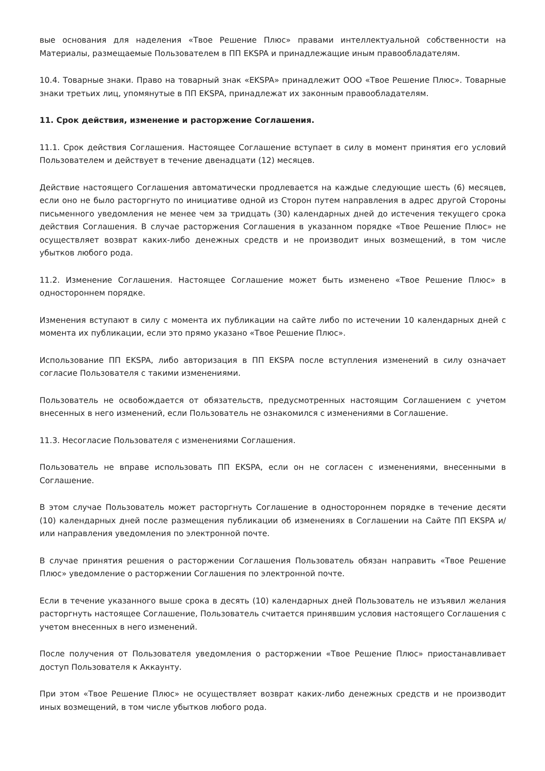вые основания для наделения «Твое Решение Плюс» правами интеллектуальной собственности на Материалы, размещаемые Пользователем в ПП EKSPA и принадлежащие иным правообладателям.
10.4. Товарные знаки. Право на товарный знак «EKSPA» принадлежит ООО «Твое Решение Плюс». Товарные знаки третьих лиц, упомянутые в ПП EKSPA, принадлежат их законным правообладателям.
11. Срок действия, изменение и расторжение Соглашения.
11.1. Срок действия Соглашения. Настоящее Соглашение вступает в силу в момент принятия его условий Пользователем и действует в течение двенадцати (12) месяцев.
Действие настоящего Соглашения автоматически продлевается на каждые следующие шесть (6) месяцев, если оно не было расторгнуто по инициативе одной из Сторон путем направления в адрес другой Стороны письменного уведомления не менее чем за тридцать (30) календарных дней до истечения текущего срока действия Соглашения. В случае расторжения Соглашения в указанном порядке «Твое Решение Плюс» не осуществляет возврат каких-либо денежных средств и не производит иных возмещений, в том числе убытков любого рода.
11.2. Изменение Соглашения. Настоящее Соглашение может быть изменено «Твое Решение Плюс» в одностороннем порядке.
Изменения вступают в силу с момента их публикации на сайте либо по истечении 10 календарных дней с момента их публикации, если это прямо указано «Твое Решение Плюс».
Использование ПП EKSPA, либо авторизация в ПП EKSPA после вступления изменений в силу означает согласие Пользователя с такими изменениями.
Пользователь не освобождается от обязательств, предусмотренных настоящим Соглашением с учетом внесенных в него изменений, если Пользователь не ознакомился с изменениями в Соглашение.
11.3. Несогласие Пользователя с изменениями Соглашения.
Пользователь не вправе использовать ПП EKSPA, если он не согласен с изменениями, внесенными в Соглашение.
В этом случае Пользователь может расторгнуть Соглашение в одностороннем порядке в течение десяти (10) календарных дней после размещения публикации об изменениях в Соглашении на Сайте ПП EKSPA и/или направления уведомления по электронной почте.
В случае принятия решения о расторжении Соглашения Пользователь обязан направить «Твое Решение Плюс» уведомление о расторжении Соглашения по электронной почте.
Если в течение указанного выше срока в десять (10) календарных дней Пользователь не изъявил желания расторгнуть настоящее Соглашение, Пользователь считается принявшим условия настоящего Соглашения с учетом внесенных в него изменений.
После получения от Пользователя уведомления о расторжении «Твое Решение Плюс» приостанавливает доступ Пользователя к Аккаунту.
При этом «Твое Решение Плюс» не осуществляет возврат каких-либо денежных средств и не производит иных возмещений, в том числе убытков любого рода.